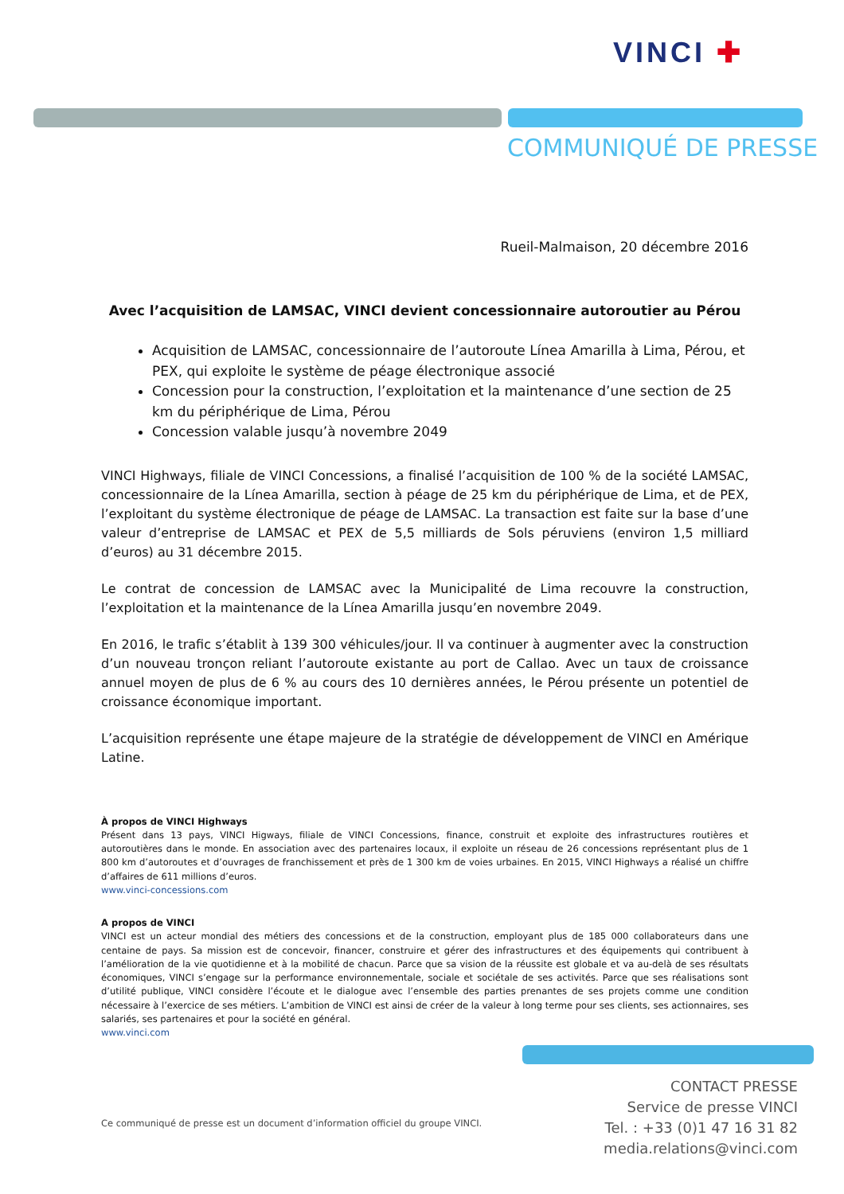VINCI ✚
COMMUNIQUÉ DE PRESSE
Rueil-Malmaison, 20 décembre 2016
Avec l’acquisition de LAMSAC, VINCI devient concessionnaire autoroutier au Pérou
Acquisition de LAMSAC, concessionnaire de l’autoroute Línea Amarilla à Lima, Pérou, et PEX, qui exploite le système de péage électronique associé
Concession pour la construction, l’exploitation et la maintenance d’une section de 25 km du périphérique de Lima, Pérou
Concession valable jusqu’à novembre 2049
VINCI Highways, filiale de VINCI Concessions, a finalisé l’acquisition de 100 % de la société LAMSAC, concessionnaire de la Línea Amarilla, section à péage de 25 km du périphérique de Lima, et de PEX, l’exploitant du système électronique de péage de LAMSAC. La transaction est faite sur la base d’une valeur d’entreprise de LAMSAC et PEX de 5,5 milliards de Sols péruviens (environ 1,5 milliard d’euros) au 31 décembre 2015.
Le contrat de concession de LAMSAC avec la Municipalité de Lima recouvre la construction, l’exploitation et la maintenance de la Línea Amarilla jusqu’en novembre 2049.
En 2016, le trafic s’établit à 139 300 véhicules/jour. Il va continuer à augmenter avec la construction d’un nouveau tronçon reliant l’autoroute existante au port de Callao. Avec un taux de croissance annuel moyen de plus de 6 % au cours des 10 dernières années, le Pérou présente un potentiel de croissance économique important.
L’acquisition représente une étape majeure de la stratégie de développement de VINCI en Amérique Latine.
À propos de VINCI Highways
Présent dans 13 pays, VINCI Higways, filiale de VINCI Concessions, finance, construit et exploite des infrastructures routières et autoroutières dans le monde. En association avec des partenaires locaux, il exploite un réseau de 26 concessions représentant plus de 1 800 km d’autoroutes et d’ouvrages de franchissement et près de 1 300 km de voies urbaines. En 2015, VINCI Highways a réalisé un chiffre d’affaires de 611 millions d’euros.
www.vinci-concessions.com
A propos de VINCI
VINCI est un acteur mondial des métiers des concessions et de la construction, employant plus de 185 000 collaborateurs dans une centaine de pays. Sa mission est de concevoir, financer, construire et gérer des infrastructures et des équipements qui contribuent à l’amélioration de la vie quotidienne et à la mobilité de chacun. Parce que sa vision de la réussite est globale et va au-delà de ses résultats économiques, VINCI s’engage sur la performance environnementale, sociale et sociétale de ses activités. Parce que ses réalisations sont d’utilité publique, VINCI considère l’écoute et le dialogue avec l’ensemble des parties prenantes de ses projets comme une condition nécessaire à l’exercice de ses métiers. L’ambition de VINCI est ainsi de créer de la valeur à long terme pour ses clients, ses actionnaires, ses salariés, ses partenaires et pour la société en général.
www.vinci.com
CONTACT PRESSE
Service de presse VINCI
Tel. : +33 (0)1 47 16 31 82
media.relations@vinci.com
Ce communiqué de presse est un document d’information officiel du groupe VINCI.